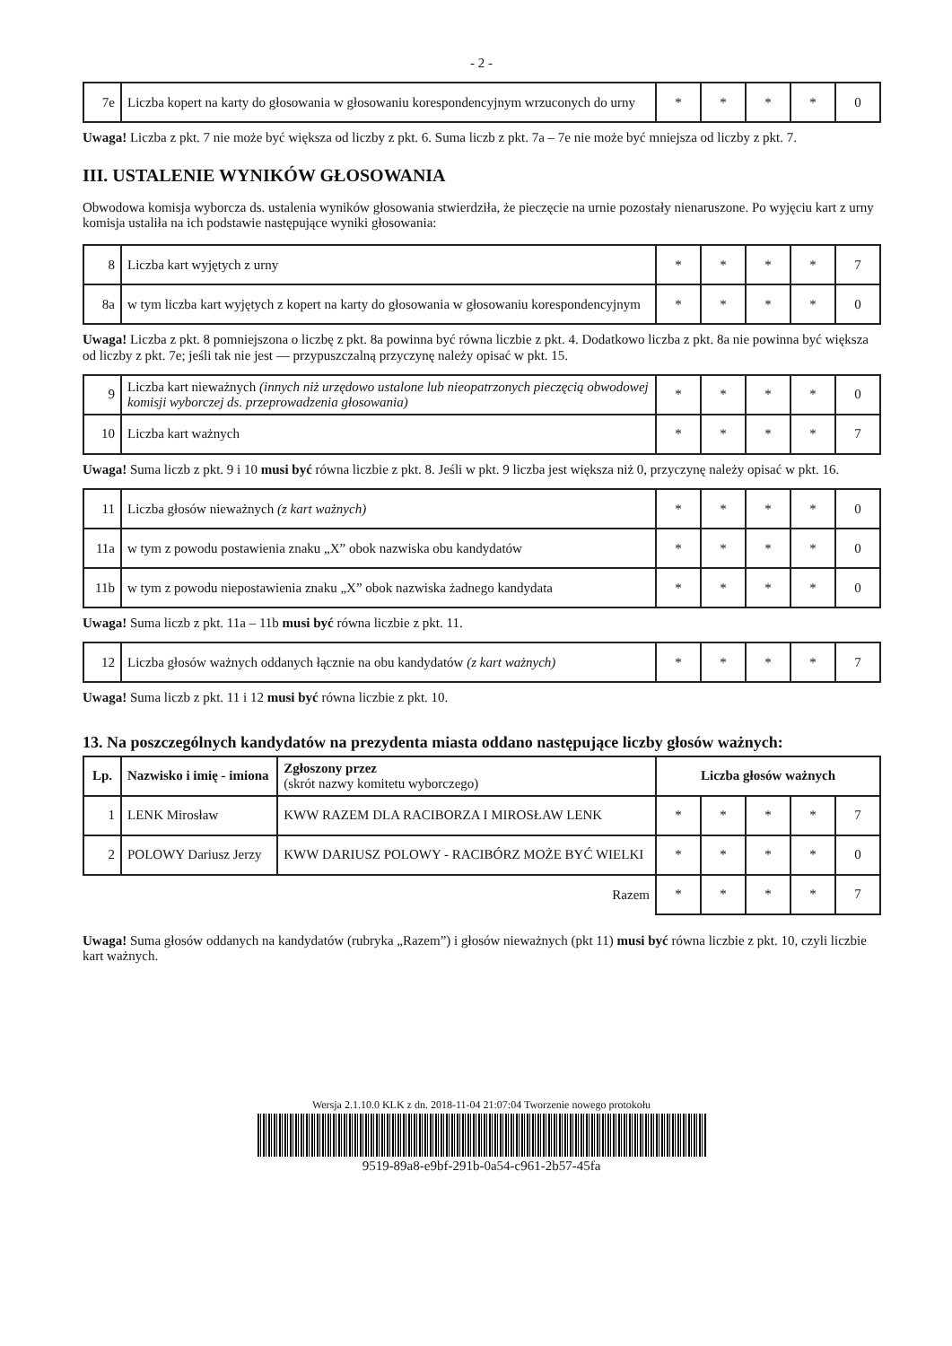- 2 -
| 7e | Liczba kopert na karty do głosowania w głosowaniu korespondencyjnym wrzuconych do urny | * | * | * | * | 0 |
Uwaga! Liczba z pkt. 7 nie może być większa od liczby z pkt. 6. Suma liczb z pkt. 7a – 7e nie może być mniejsza od liczby z pkt. 7.
III. USTALENIE WYNIKÓW GŁOSOWANIA
Obwodowa komisja wyborcza ds. ustalenia wyników głosowania stwierdziła, że pieczęcie na urnie pozostały nienaruszone. Po wyjęciu kart z urny komisja ustaliła na ich podstawie następujące wyniki głosowania:
| 8 | Liczba kart wyjętych z urny | * | * | * | * | 7 |
| 8a | w tym liczba kart wyjętych z kopert na karty do głosowania w głosowaniu korespondencyjnym | * | * | * | * | 0 |
Uwaga! Liczba z pkt. 8 pomniejszona o liczbę z pkt. 8a powinna być równa liczbie z pkt. 4. Dodatkowo liczba z pkt. 8a nie powinna być większa od liczby z pkt. 7e; jeśli tak nie jest — przypuszczalną przyczynę należy opisać w pkt. 15.
| 9 | Liczba kart nieważnych (innych niż urzędowo ustalone lub nieopatrzonych pieczęcią obwodowej komisji wyborczej ds. przeprowadzenia głosowania) | * | * | * | * | 0 |
| 10 | Liczba kart ważnych | * | * | * | * | 7 |
Uwaga! Suma liczb z pkt. 9 i 10 musi być równa liczbie z pkt. 8. Jeśli w pkt. 9 liczba jest większa niż 0, przyczynę należy opisać w pkt. 16.
| 11 | Liczba głosów nieważnych (z kart ważnych) | * | * | * | * | 0 |
| 11a | w tym z powodu postawienia znaku „X” obok nazwiska obu kandydatów | * | * | * | * | 0 |
| 11b | w tym z powodu niepostawienia znaku „X” obok nazwiska żadnego kandydata | * | * | * | * | 0 |
Uwaga! Suma liczb z pkt. 11a – 11b musi być równa liczbie z pkt. 11.
| 12 | Liczba głosów ważnych oddanych łącznie na obu kandydatów (z kart ważnych) | * | * | * | * | 7 |
Uwaga! Suma liczb z pkt. 11 i 12 musi być równa liczbie z pkt. 10.
13. Na poszczególnych kandydatów na prezydenta miasta oddano następujące liczby głosów ważnych:
| Lp. | Nazwisko i imię - imiona | Zgłoszony przez (skrót nazwy komitetu wyborczego) | Liczba głosów ważnych | | | | |
| --- | --- | --- | --- | --- | --- | --- | --- |
| 1 | LENK Mirosław | KWW RAZEM DLA RACIBORZA I MIROSŁAW LENK | * | * | * | * | 7 |
| 2 | POLOWY Dariusz Jerzy | KWW DARIUSZ POLOWY - RACIBÓRZ MOŻE BYĆ WIELKI | * | * | * | * | 0 |
| Razem | | | * | * | * | * | 7 |
Uwaga! Suma głosów oddanych na kandydatów (rubryka „Razem”) i głosów nieważnych (pkt 11) musi być równa liczbie z pkt. 10, czyli liczbie kart ważnych.
Wersja 2.1.10.0 KLK z dn. 2018-11-04 21:07:04 Tworzenie nowego protokołu
9519-89a8-e9bf-291b-0a54-c961-2b57-45fa